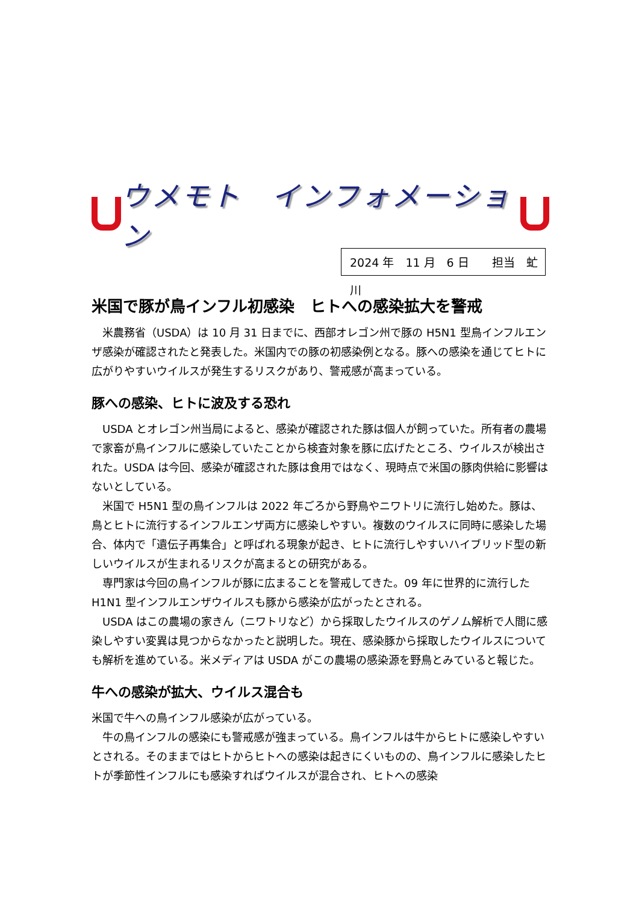ウメモト　インフォメーション
2024 年　11 月　6 日　　担当　虻川
米国で豚が鳥インフル初感染　ヒトへの感染拡大を警戒
　米農務省（USDA）は 10 月 31 日までに、西部オレゴン州で豚の H5N1 型鳥インフルエンザ感染が確認されたと発表した。米国内での豚の初感染例となる。豚への感染を通じてヒトに広がりやすいウイルスが発生するリスクがあり、警戒感が高まっている。
豚への感染、ヒトに波及する恐れ
　USDA とオレゴン州当局によると、感染が確認された豚は個人が飼っていた。所有者の農場で家畜が鳥インフルに感染していたことから検査対象を豚に広げたところ、ウイルスが検出された。USDA は今回、感染が確認された豚は食用ではなく、現時点で米国の豚肉供給に影響はないとしている。
　米国で H5N1 型の鳥インフルは 2022 年ごろから野鳥やニワトリに流行し始めた。豚は、鳥とヒトに流行するインフルエンザ両方に感染しやすい。複数のウイルスに同時に感染した場合、体内で「遺伝子再集合」と呼ばれる現象が起き、ヒトに流行しやすいハイブリッド型の新しいウイルスが生まれるリスクが高まるとの研究がある。
　専門家は今回の鳥インフルが豚に広まることを警戒してきた。09 年に世界的に流行した H1N1 型インフルエンザウイルスも豚から感染が広がったとされる。
　USDA はこの農場の家きん（ニワトリなど）から採取したウイルスのゲノム解析で人間に感染しやすい変異は見つからなかったと説明した。現在、感染豚から採取したウイルスについても解析を進めている。米メディアは USDA がこの農場の感染源を野鳥とみていると報じた。
牛への感染が拡大、ウイルス混合も
米国で牛への鳥インフル感染が広がっている。
　牛の鳥インフルの感染にも警戒感が強まっている。鳥インフルは牛からヒトに感染しやすいとされる。そのままではヒトからヒトへの感染は起きにくいものの、鳥インフルに感染したヒトが季節性インフルにも感染すればウイルスが混合され、ヒトへの感染